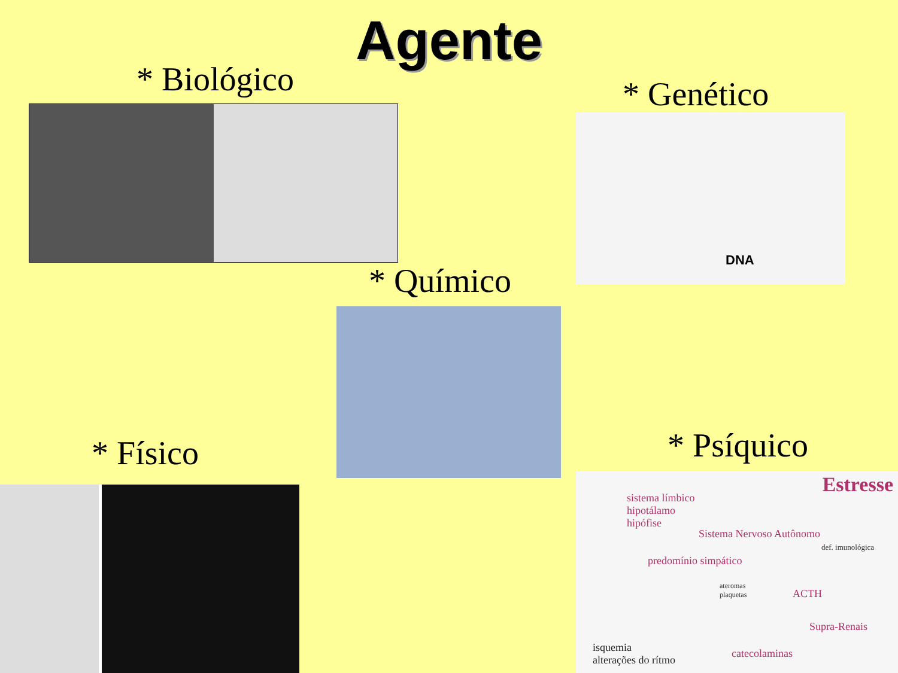Agente
* Biológico * Genético
DNA
* Químico
* Físico * Psíquico
Estresse
sistema límbico
hipotálamo
hipófise
Sistema Nervoso Autônomo
predomínio simpático
def. imunológica
ateromas
plaquetas
ACTH
Supra-Renais
catecolaminas
isquemia
alterações do rítmo